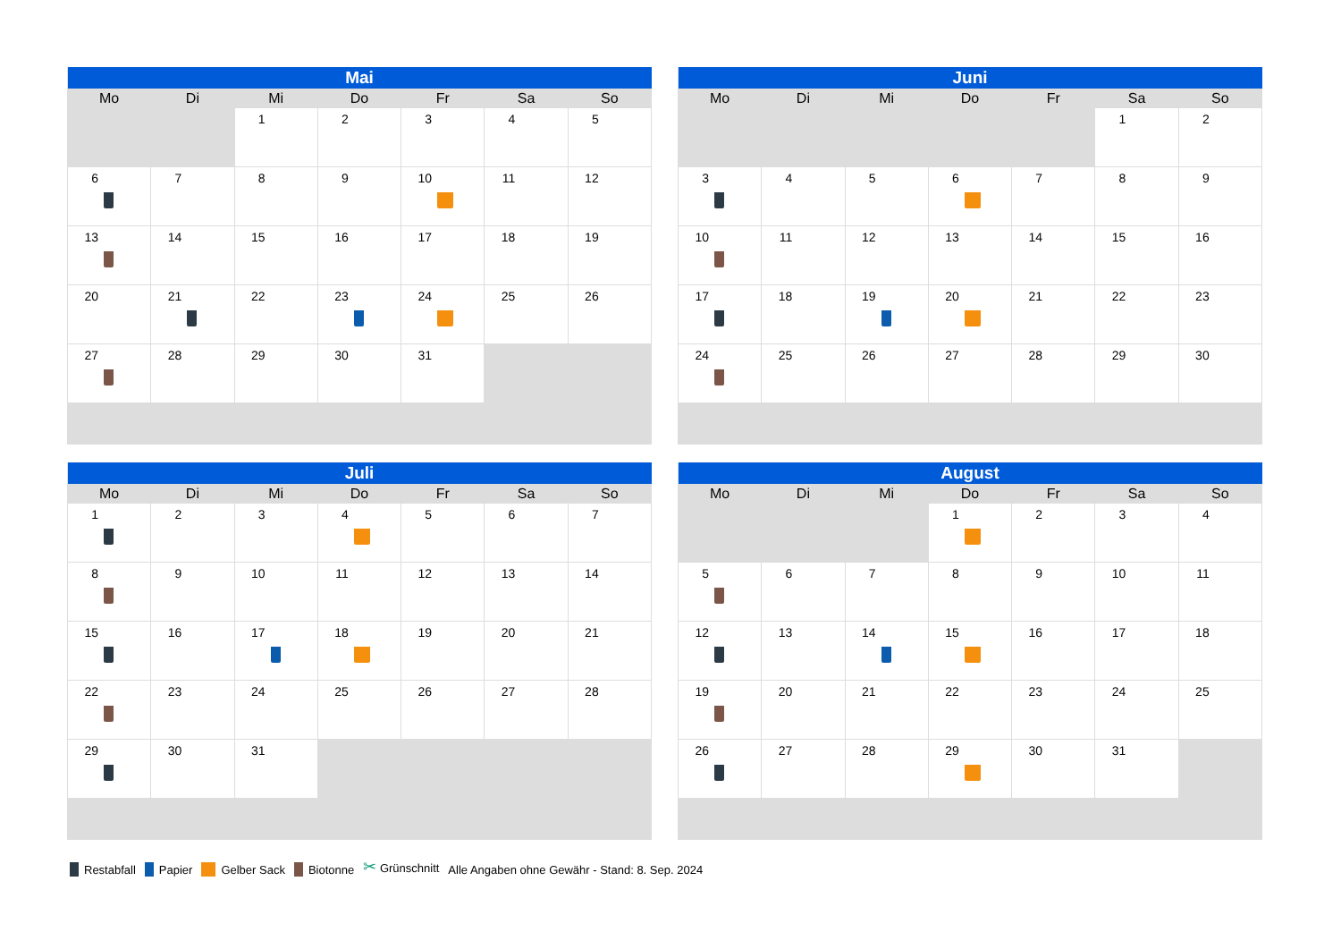| Mai | | | | | | |
| --- | --- | --- | --- | --- | --- | --- |
| Mo | Di | Mi | Do | Fr | Sa | So |
| | | 1 | 2 | 3 | 4 | 5 |
| 6 | 7 | 8 | 9 | 10 | 11 | 12 |
| 13 | 14 | 15 | 16 | 17 | 18 | 19 |
| 20 | 21 | 22 | 23 | 24 | 25 | 26 |
| 27 | 28 | 29 | 30 | 31 | | |
| Juni | | | | | | |
| --- | --- | --- | --- | --- | --- | --- |
| Mo | Di | Mi | Do | Fr | Sa | So |
| | | | | | 1 | 2 |
| 3 | 4 | 5 | 6 | 7 | 8 | 9 |
| 10 | 11 | 12 | 13 | 14 | 15 | 16 |
| 17 | 18 | 19 | 20 | 21 | 22 | 23 |
| 24 | 25 | 26 | 27 | 28 | 29 | 30 |
| Juli | | | | | | |
| --- | --- | --- | --- | --- | --- | --- |
| Mo | Di | Mi | Do | Fr | Sa | So |
| 1 | 2 | 3 | 4 | 5 | 6 | 7 |
| 8 | 9 | 10 | 11 | 12 | 13 | 14 |
| 15 | 16 | 17 | 18 | 19 | 20 | 21 |
| 22 | 23 | 24 | 25 | 26 | 27 | 28 |
| 29 | 30 | 31 | | | | |
| August | | | | | | |
| --- | --- | --- | --- | --- | --- | --- |
| Mo | Di | Mi | Do | Fr | Sa | So |
| | | | 1 | 2 | 3 | 4 |
| 5 | 6 | 7 | 8 | 9 | 10 | 11 |
| 12 | 13 | 14 | 15 | 16 | 17 | 18 |
| 19 | 20 | 21 | 22 | 23 | 24 | 25 |
| 26 | 27 | 28 | 29 | 30 | 31 | |
Restabfall Papier Gelber Sack Biotonne ✂ Grünschnitt Alle Angaben ohne Gewähr - Stand: 8. Sep. 2024